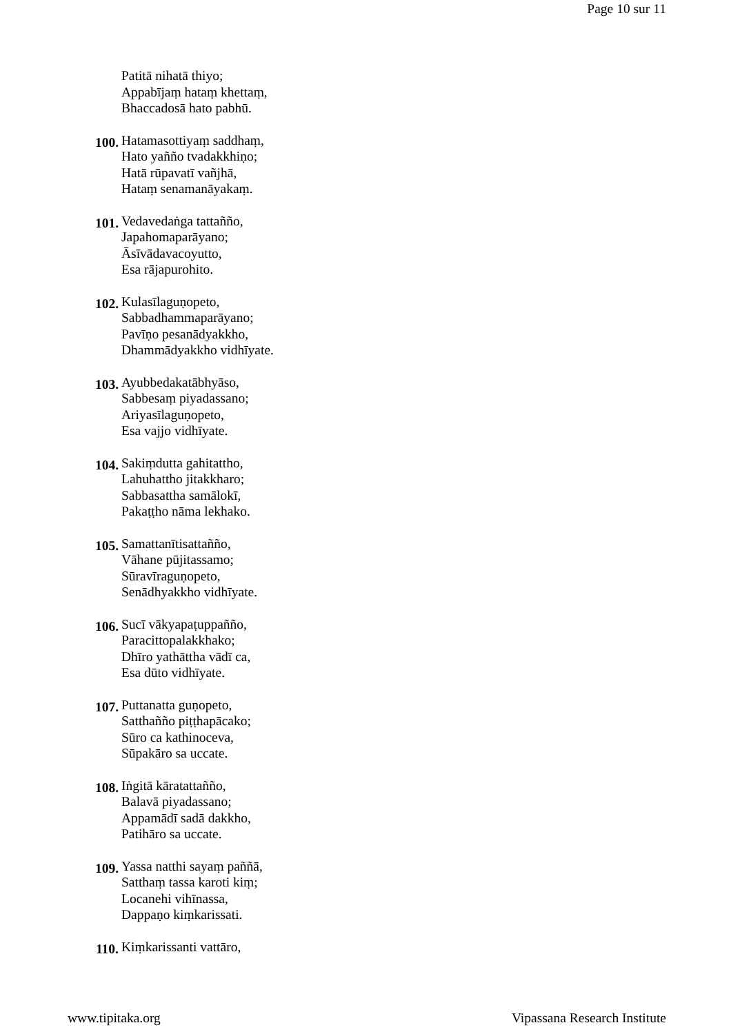Page 10 sur 11
Patitā nihatā thiyo;
Appabījaṃ hataṃ khettaṃ,
Bhaccadosā hato pabhū.
100.
Hatamasottiyaṃ saddhaṃ,
Hato yañño tvadakkhiṇo;
Hatā rūpavatī vañjhā,
Hataṃ senamanāyakaṃ.
101.
Vedavedaṅga tattañño,
Japahomaparāyano;
Āsīvādavacoyutto,
Esa rājapurohito.
102.
Kulasīlaguṇopeto,
Sabbadhammaparāyano;
Pavīṇo pesanādyakkho,
Dhammādyakkho vidhīyate.
103.
Ayubbedakatābhyāso,
Sabbesaṃ piyadassano;
Ariyasīlaguṇopeto,
Esa vajjo vidhīyate.
104.
Sakiṃdutta gahitattho,
Lahuhattho jitakkharo;
Sabbasattha samālokī,
Pakaṭṭho nāma lekhako.
105.
Samattanītisattañño,
Vāhane pūjitassamo;
Sūravīraguṇopeto,
Senādhyakkho vidhīyate.
106.
Sucī vākyapaṭuppañño,
Paracittopalakkhako;
Dhīro yathāttha vādī ca,
Esa dūto vidhīyate.
107.
Puttanatta guṇopeto,
Satthañño piṭṭhapācako;
Sūro ca kathinoceva,
Sūpakāro sa uccate.
108.
Iṅgitā kāratattañño,
Balavā piyadassano;
Appamādī sadā dakkho,
Patihāro sa uccate.
109.
Yassa natthi sayaṃ paññā,
Satthaṃ tassa karoti kiṃ;
Locanehi vihīnassa,
Dappaṇo kiṃkarissati.
110.
Kiṃkarissanti vattāro,
www.tipitaka.org Vipassana Research Institute